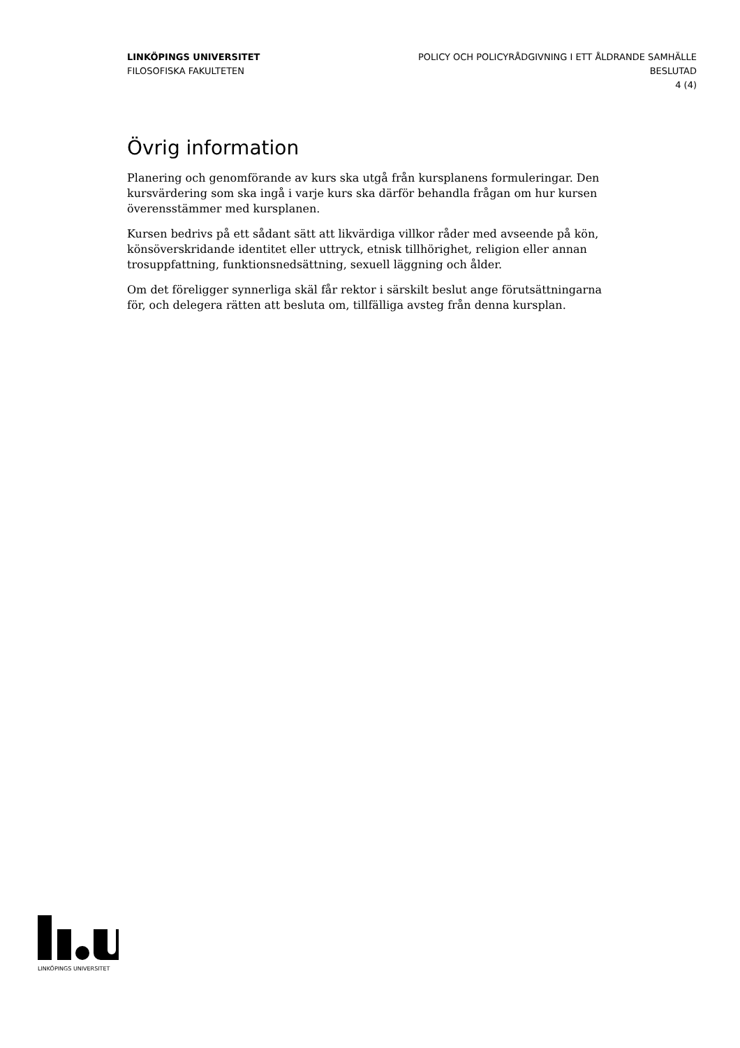LINKÖPINGS UNIVERSITET
FILOSOFISKA FAKULTETEN
POLICY OCH POLICYRÅDGIVNING I ETT ÅLDRANDE SAMHÄLLE
BESLUTAD
4 (4)
Övrig information
Planering och genomförande av kurs ska utgå från kursplanens formuleringar. Den kursvärdering som ska ingå i varje kurs ska därför behandla frågan om hur kursen överensstämmer med kursplanen.
Kursen bedrivs på ett sådant sätt att likvärdiga villkor råder med avseende på kön, könsöverskridande identitet eller uttryck, etnisk tillhörighet, religion eller annan trosuppfattning, funktionsnedsättning, sexuell läggning och ålder.
Om det föreligger synnerliga skäl får rektor i särskilt beslut ange förutsättningarna för, och delegera rätten att besluta om, tillfälliga avsteg från denna kursplan.
LINKÖPINGS UNIVERSITET